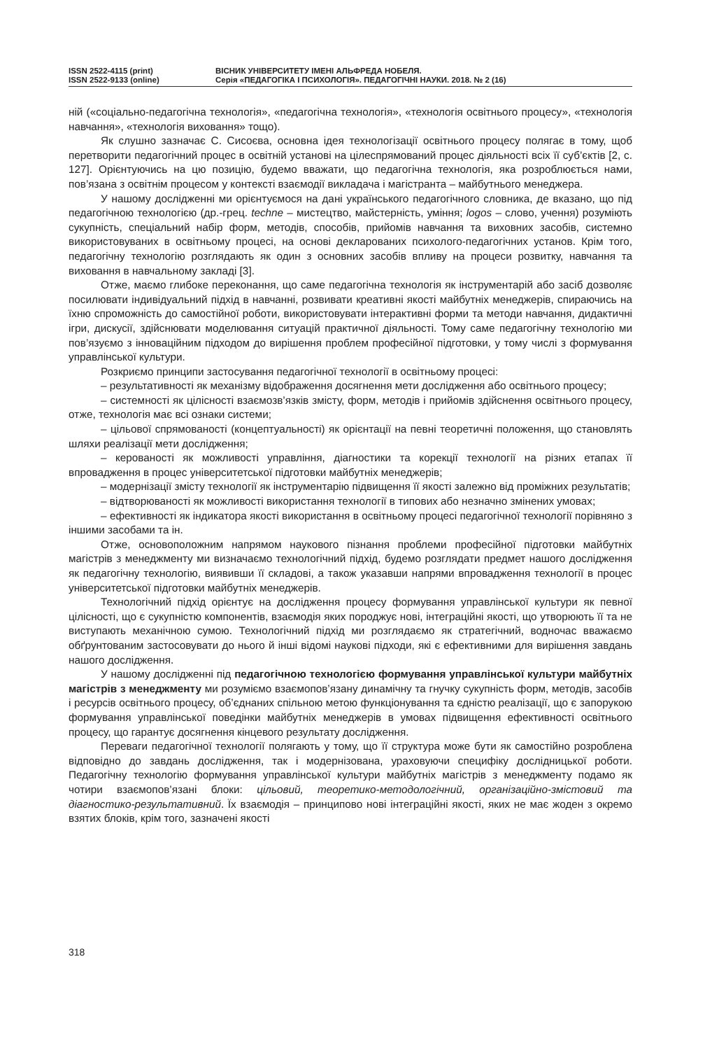ISSN 2522-4115 (print)
ISSN 2522-9133 (online)
ВІСНИК УНІВЕРСИТЕТУ ІМЕНІ АЛЬФРЕДА НОБЕЛЯ.
Серія «ПЕДАГОГІКА І ПСИХОЛОГІЯ». ПЕДАГОГІЧНІ НАУКИ. 2018. № 2 (16)
ній («соціально-педагогічна технологія», «педагогічна технологія», «технологія освітнього процесу», «технологія навчання», «технологія виховання» тощо).
Як слушно зазначає С. Сисоєва, основна ідея технологізації освітнього процесу полягає в тому, щоб перетворити педагогічний процес в освітній установі на цілеспрямований процес діяльності всіх її суб’єктів [2, с. 127]. Орієнтуючись на цю позицію, будемо вважати, що педагогічна технологія, яка розроблюється нами, пов’язана з освітнім процесом у контексті взаємодії викладача і магістранта – майбутнього менеджера.
У нашому дослідженні ми орієнтуємося на дані українського педагогічного словника, де вказано, що під педагогічною технологією (др.-грец. techne – мистецтво, майстерність, уміння; logos – слово, учення) розуміють сукупність, спеціальний набір форм, методів, способів, прийомів навчання та виховних засобів, системно використовуваних в освітньому процесі, на основі декларованих психолого-педагогічних установ. Крім того, педагогічну технологію розглядають як один з основних засобів впливу на процеси розвитку, навчання та виховання в навчальному закладі [3].
Отже, маємо глибоке переконання, що саме педагогічна технологія як інструментарій або засіб дозволяє посилювати індивідуальний підхід в навчанні, розвивати креативні якості майбутніх менеджерів, спираючись на їхню спроможність до самостійної роботи, використовувати інтерактивні форми та методи навчання, дидактичні ігри, дискусії, здійснювати моделювання ситуацій практичної діяльності. Тому саме педагогічну технологію ми пов’язуємо з інноваційним підходом до вирішення проблем професійної підготовки, у тому числі з формування управлінської культури.
Розкриємо принципи застосування педагогічної технології в освітньому процесі:
– результативності як механізму відображення досягнення мети дослідження або освітнього процесу;
– системності як цілісності взаємозв’язків змісту, форм, методів і прийомів здійснення освітнього процесу, отже, технологія має всі ознаки системи;
– цільової спрямованості (концептуальності) як орієнтації на певні теоретичні положення, що становлять шляхи реалізації мети дослідження;
– керованості як можливості управління, діагностики та корекції технології на різних етапах її впровадження в процес університетської підготовки майбутніх менеджерів;
– модернізації змісту технології як інструментарію підвищення її якості залежно від проміжних результатів;
– відтворюваності як можливості використання технології в типових або незначно змінених умовах;
– ефективності як індикатора якості використання в освітньому процесі педагогічної технології порівняно з іншими засобами та ін.
Отже, основоположним напрямом наукового пізнання проблеми професійної підготовки майбутніх магістрів з менеджменту ми визначаємо технологічний підхід, будемо розглядати предмет нашого дослідження як педагогічну технологію, виявивши її складові, а також указавши напрями впровадження технології в процес університетської підготовки майбутніх менеджерів.
Технологічний підхід орієнтує на дослідження процесу формування управлінської культури як певної цілісності, що є сукупністю компонентів, взаємодія яких породжує нові, інтеграційні якості, що утворюють її та не виступають механічною сумою. Технологічний підхід ми розглядаємо як стратегічний, водночас вважаємо обґрунтованим застосовувати до нього й інші відомі наукові підходи, які є ефективними для вирішення завдань нашого дослідження.
У нашому дослідженні під педагогічною технологією формування управлінської культури майбутніх магістрів з менеджменту ми розуміємо взаємопов’язану динамічну та гнучку сукупність форм, методів, засобів і ресурсів освітнього процесу, об’єднаних спільною метою функціонування та єдністю реалізації, що є запорукою формування управлінської поведінки майбутніх менеджерів в умовах підвищення ефективності освітнього процесу, що гарантує досягнення кінцевого результату дослідження.
Переваги педагогічної технології полягають у тому, що її структура може бути як самостійно розроблена відповідно до завдань дослідження, так і модернізована, ураховуючи специфіку дослідницької роботи. Педагогічну технологію формування управлінської культури майбутніх магістрів з менеджменту подамо як чотири взаємопов’язані блоки: цільовий, теоретико-методологічний, організаційно-змістовий та діагностико-результативний. Їх взаємодія – принципово нові інтеграційні якості, яких не має жоден з окремо взятих блоків, крім того, зазначені якості
318